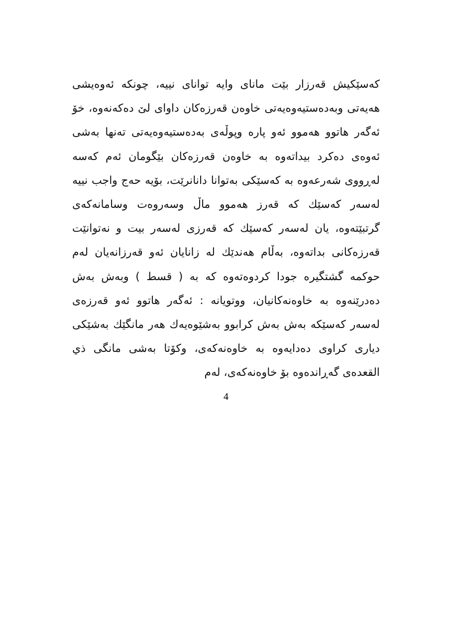کەسێکیش قەرزار بێت مانای وایە توانای نییە، چونکە ئەوەیشی هەیەتی وبەدەستیەوەیەتی خاوەن قەرزەکان داوای لێ دەکەنەوە، خۆ ئەگەر هاتوو هەموو ئەو پارە وپوڵەی بەدەستیەوەیەتی تەنها بەشی ئەوەی دەکرد بیداتەوە بە خاوەن قەرزەکان بێگومان ئەم کەسە لەڕووی شەرعەوە بە کەسێکی بەتوانا دانانرێت، بۆیە حەج واجب نییە لەسەر کەسێك کە قەرز هەموو ماڵ وسەروەت وسامانەکەی گرتبێتەوە، یان لەسەر کەسێك کە قەرزی لەسەر بیت و نەتوانێت قەرزەکانی بداتەوە، بەڵام هەندێك لە زانایان ئەو قەرزانەیان لەم حوکمە گشتگیرە جودا کردوەتەوە کە بە ( قسط ) وبەش بەش دەدرێنەوە بە خاوەنەکانیان، ووتویانە : ئەگەر هاتوو ئەو قەرزەی لەسەر کەسێکە بەش بەش کرابوو بەشێوەیەك هەر مانگێك بەشێکی دیاری کراوی دەدایەوە بە خاوەنەکەی، وکۆتا بەشی مانگی ذي القعدەی گەڕاندەوە بۆ خاوەنەکەی، لەم
4